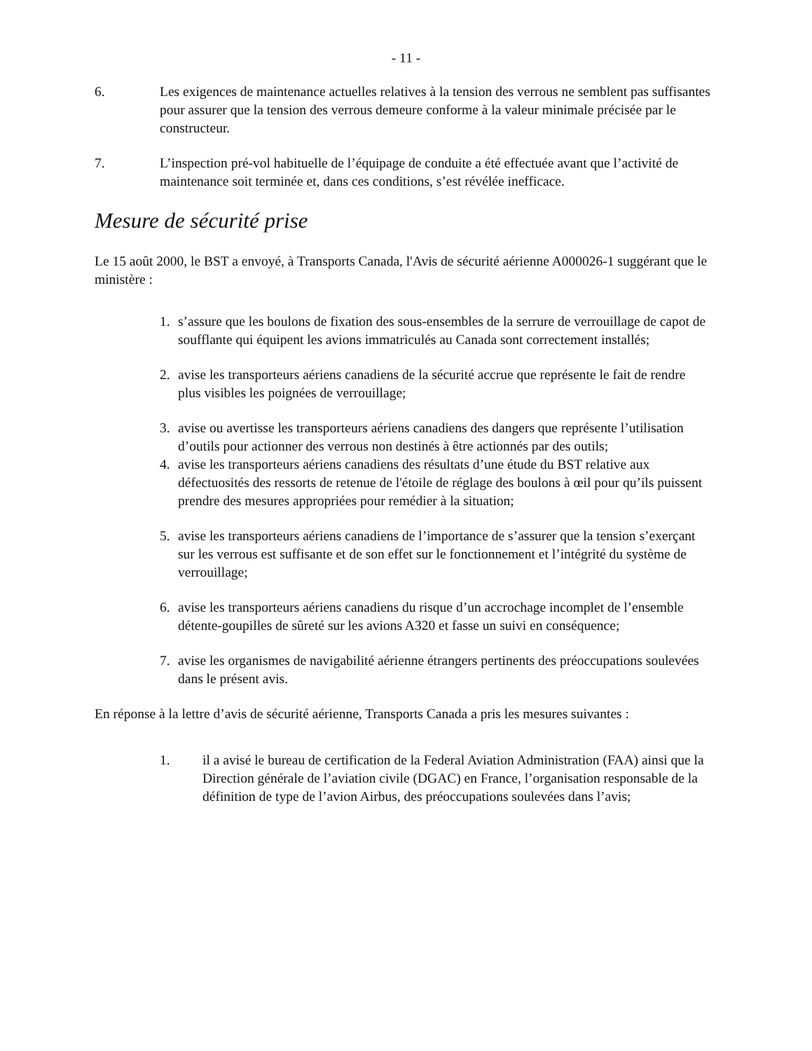- 11 -
6. Les exigences de maintenance actuelles relatives à la tension des verrous ne semblent pas suffisantes pour assurer que la tension des verrous demeure conforme à la valeur minimale précisée par le constructeur.
7. L’inspection pré-vol habituelle de l’équipage de conduite a été effectuée avant que l’activité de maintenance soit terminée et, dans ces conditions, s’est révélée inefficace.
Mesure de sécurité prise
Le 15 août 2000, le BST a envoyé, à Transports Canada, l'Avis de sécurité aérienne A000026-1 suggérant que le ministère :
1. s’assure que les boulons de fixation des sous-ensembles de la serrure de verrouillage de capot de soufflante qui équipent les avions immatriculés au Canada sont correctement installés;
2. avise les transporteurs aériens canadiens de la sécurité accrue que représente le fait de rendre plus visibles les poignées de verrouillage;
3. avise ou avertisse les transporteurs aériens canadiens des dangers que représente l’utilisation d’outils pour actionner des verrous non destinés à être actionnés par des outils;
4. avise les transporteurs aériens canadiens des résultats d’une étude du BST relative aux défectuosités des ressorts de retenue de l'étoile de réglage des boulons à œil pour qu’ils puissent prendre des mesures appropriées pour remédier à la situation;
5. avise les transporteurs aériens canadiens de l’importance de s’assurer que la tension s’exerçant sur les verrous est suffisante et de son effet sur le fonctionnement et l’intégrité du système de verrouillage;
6. avise les transporteurs aériens canadiens du risque d’un accrochage incomplet de l’ensemble détente-goupilles de sûreté sur les avions A320 et fasse un suivi en conséquence;
7. avise les organismes de navigabilité aérienne étrangers pertinents des préoccupations soulevées dans le présent avis.
En réponse à la lettre d’avis de sécurité aérienne, Transports Canada a pris les mesures suivantes :
1. il a avisé le bureau de certification de la Federal Aviation Administration (FAA) ainsi que la Direction générale de l’aviation civile (DGAC) en France, l’organisation responsable de la définition de type de l’avion Airbus, des préoccupations soulevées dans l’avis;